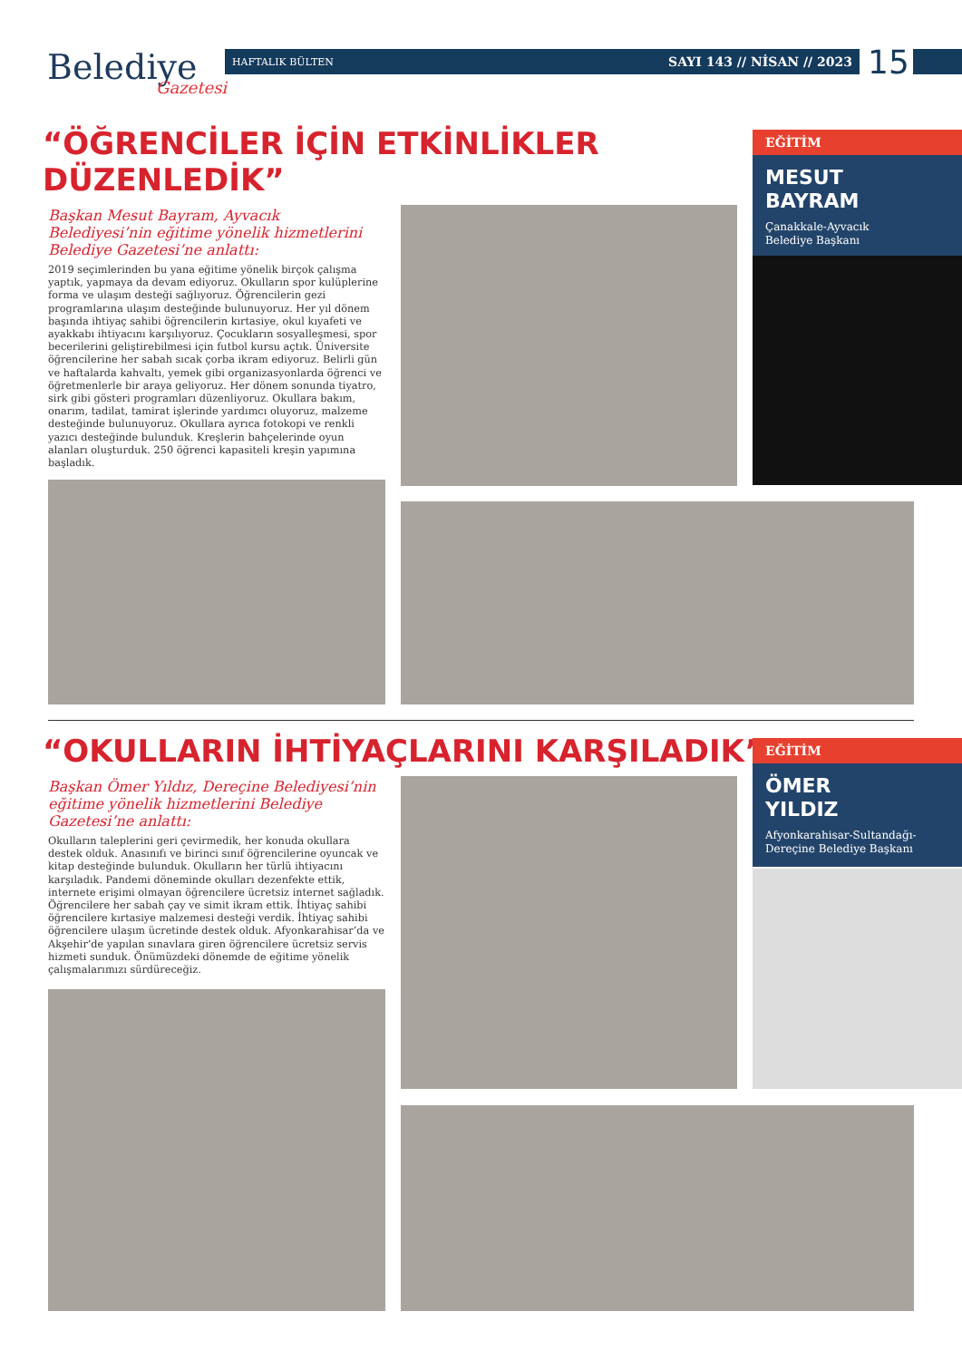Belediye
Gazetesi
HAFTALIK BÜLTEN SAYI 143 // NİSAN // 2023 15
“ÖĞRENCİLER İÇİN ETKİNLİKLER
DÜZENLEDİK”
Başkan Mesut Bayram, Ayvacık Belediyesi’nin eğitime yönelik hizmetlerini Belediye Gazetesi’ne anlattı:
2019 seçimlerinden bu yana eğitime yönelik birçok çalışma yaptık, yapmaya da devam ediyoruz. Okulların spor kulüplerine forma ve ulaşım desteği sağlıyoruz. Öğrencilerin gezi programlarına ulaşım desteğinde bulunuyoruz. Her yıl dönem başında ihtiyaç sahibi öğrencilerin kırtasiye, okul kıyafeti ve ayakkabı ihtiyacını karşılıyoruz. Çocukların sosyalleşmesi, spor becerilerini geliştirebilmesi için futbol kursu açtık. Üniversite öğrencilerine her sabah sıcak çorba ikram ediyoruz. Belirli gün ve haftalarda kahvaltı, yemek gibi organizasyonlarda öğrenci ve öğretmenlerle bir araya geliyoruz. Her dönem sonunda tiyatro, sirk gibi gösteri programları düzenliyoruz. Okullara bakım, onarım, tadilat, tamirat işlerinde yardımcı oluyoruz, malzeme desteğinde bulunuyoruz. Okullara ayrıca fotokopi ve renkli yazıcı desteğinde bulunduk. Kreşlerin bahçelerinde oyun alanları oluşturduk. 250 öğrenci kapasiteli kreşin yapımına başladık.
EĞİTİM
MESUT
BAYRAM
Çanakkale-Ayvacık
Belediye Başkanı
“OKULLARIN İHTİYAÇLARINI KARŞILADIK”
Başkan Ömer Yıldız, Dereçine Belediyesi’nin eğitime yönelik hizmetlerini Belediye Gazetesi’ne anlattı:
Okulların taleplerini geri çevirmedik, her konuda okullara destek olduk. Anasınıfı ve birinci sınıf öğrencilerine oyuncak ve kitap desteğinde bulunduk. Okulların her türlü ihtiyacını karşıladık. Pandemi döneminde okulları dezenfekte ettik, internete erişimi olmayan öğrencilere ücretsiz internet sağladık. Öğrencilere her sabah çay ve simit ikram ettik. İhtiyaç sahibi öğrencilere kırtasiye malzemesi desteği verdik. İhtiyaç sahibi öğrencilere ulaşım ücretinde destek olduk. Afyonkarahisar’da ve Akşehir’de yapılan sınavlara giren öğrencilere ücretsiz servis hizmeti sunduk. Önümüzdeki dönemde de eğitime yönelik çalışmalarımızı sürdüreceğiz.
EĞİTİM
ÖMER
YILDIZ
Afyonkarahisar-Sultandağı-
Dereçine Belediye Başkanı